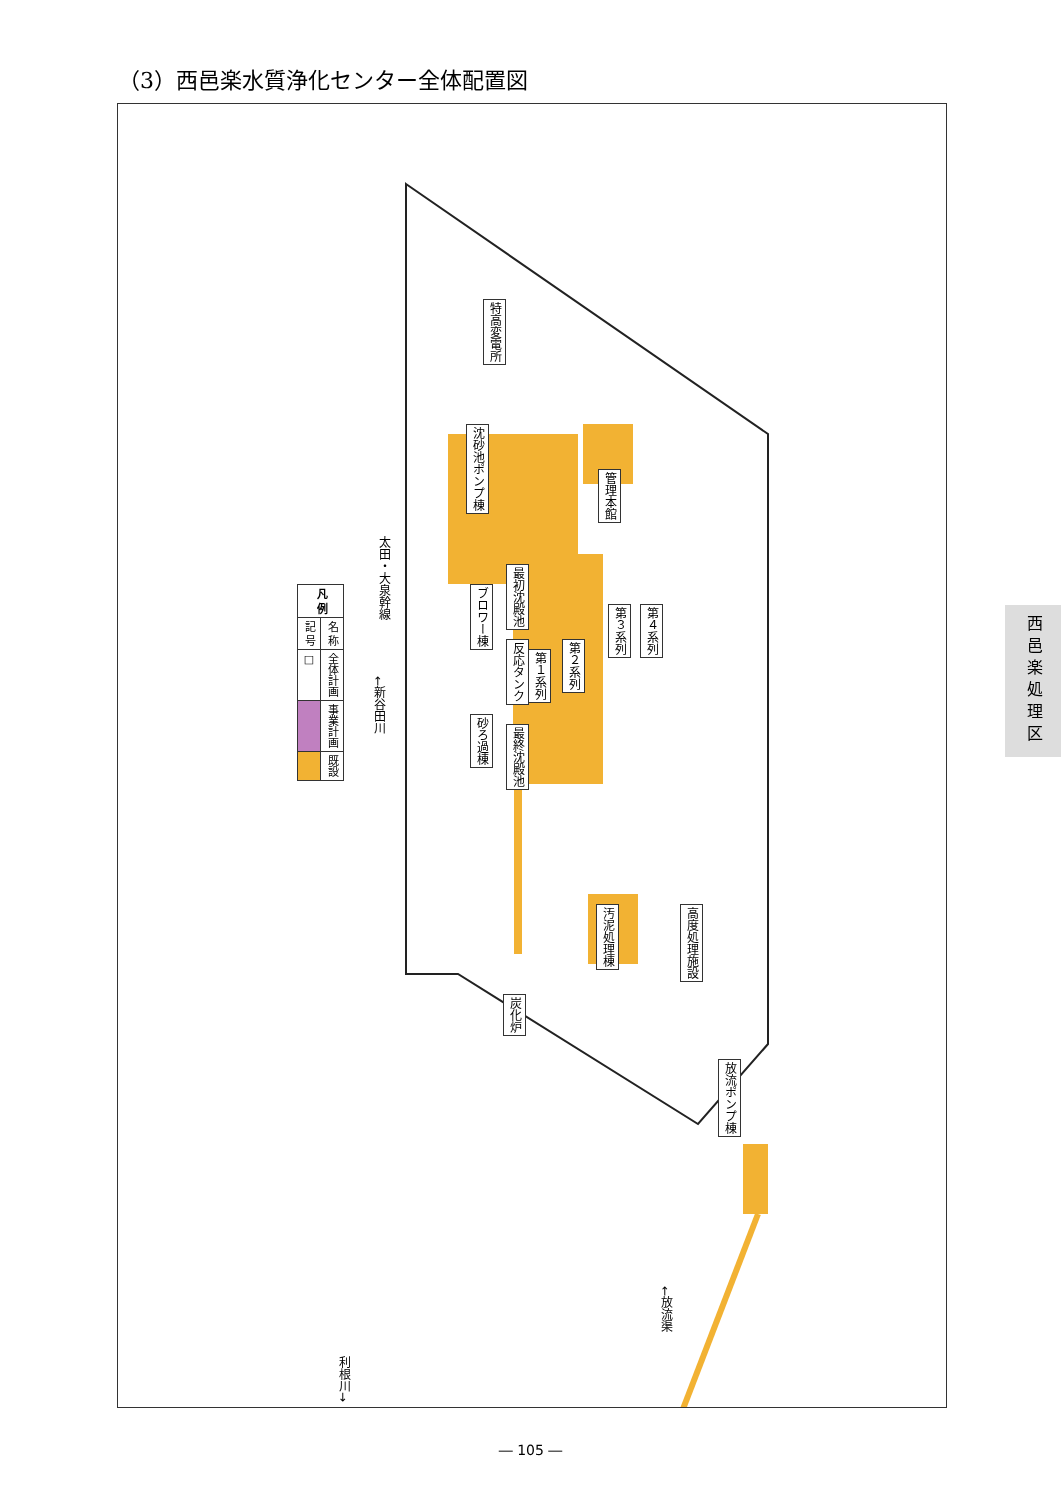（3）西邑楽水質浄化センター全体配置図
| 凡 例 | |
| --- | --- |
| 記 号 | 名 称 |
| □ | 全体計画 |
| | 事業計画 |
| | 既設 |
特高変電所
沈砂池ポンプ棟
管理本館
ブロワー棟
最初沈殿池
反応タンク
第１系列
第２系列
第３系列
第４系列
砂ろ過棟
最終沈殿池
汚泥処理棟
高度処理施設
炭化炉
放流ポンプ棟
太田・大泉幹線
←新谷田川
←放流渠
利根川→
西邑楽処理区
― 105 ―